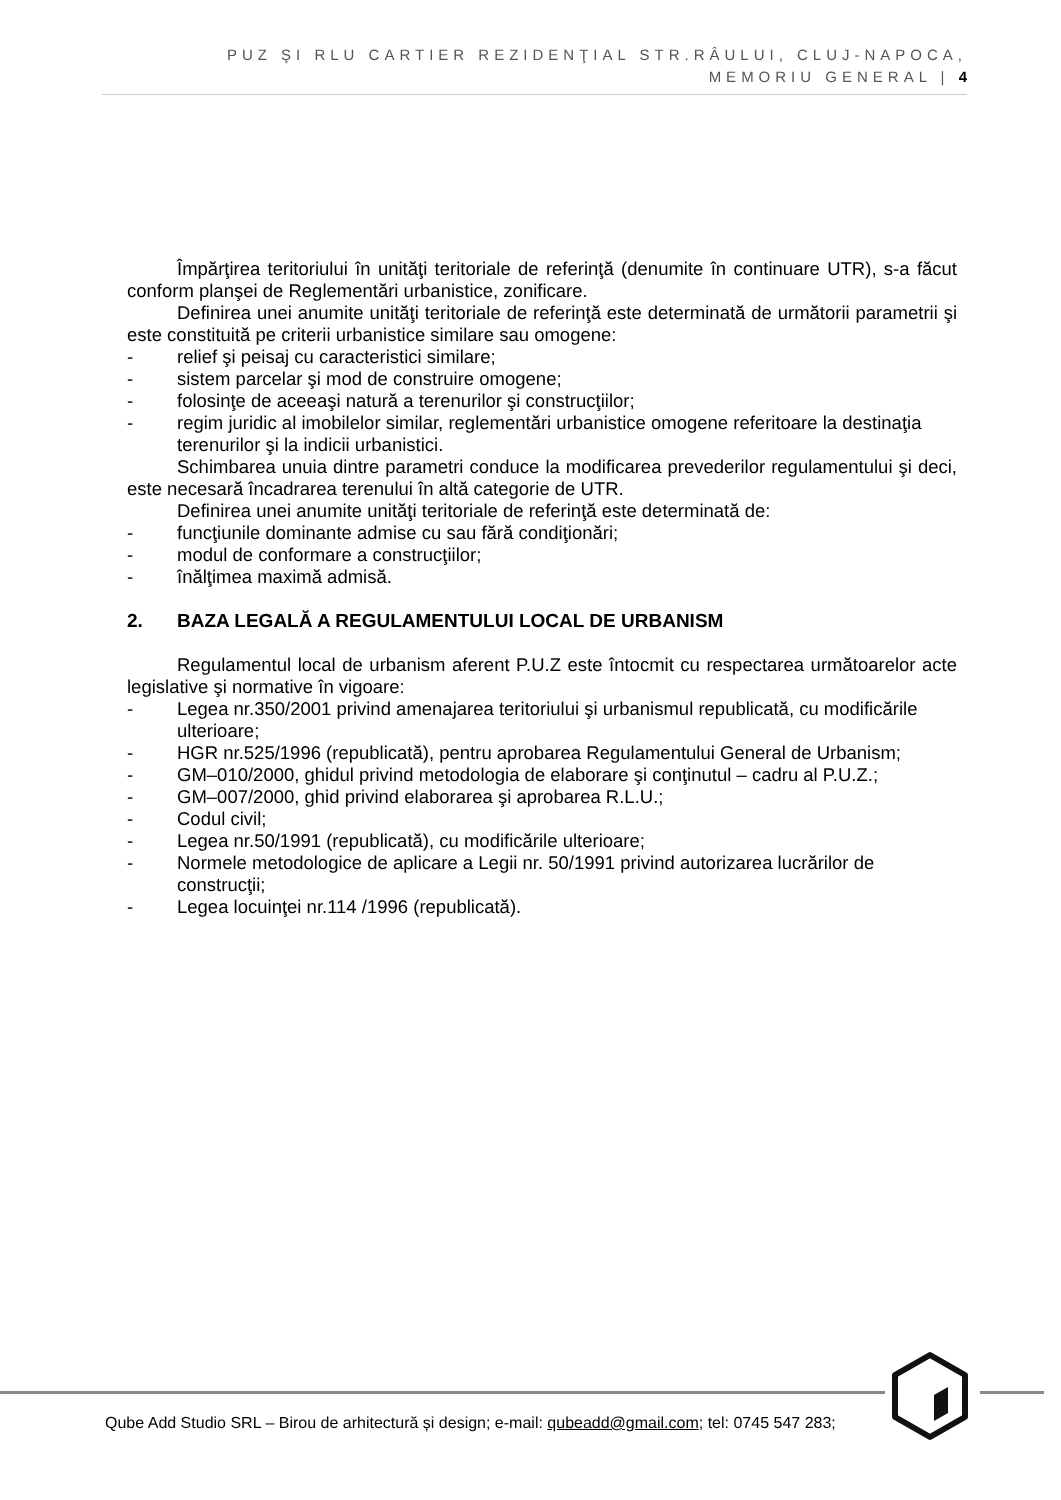PUZ ŞI RLU CARTIER REZIDENŢIAL STR.RÂULUI, CLUJ-NAPOCA,
MEMORIU GENERAL | 4
Împărţirea teritoriului în unităţi teritoriale de referinţă (denumite în continuare UTR), s-a făcut conform planşei de Reglementări urbanistice, zonificare.
Definirea unei anumite unităţi teritoriale de referinţă este determinată de următorii parametrii şi este constituită pe criterii urbanistice similare sau omogene:
- relief şi peisaj cu caracteristici similare;
- sistem parcelar şi mod de construire omogene;
- folosinţe de aceeaşi natură a terenurilor şi construcţiilor;
- regim juridic al imobilelor similar, reglementări urbanistice omogene referitoare la destinaţia terenurilor şi la indicii urbanistici.
Schimbarea unuia dintre parametri conduce la modificarea prevederilor regulamentului şi deci, este necesară încadrarea terenului în altă categorie de UTR.
Definirea unei anumite unităţi teritoriale de referinţă este determinată de:
- funcţiunile dominante admise cu sau fără condiţionări;
- modul de conformare a construcţiilor;
- înălţimea maximă admisă.
2. BAZA LEGALĂ A REGULAMENTULUI LOCAL DE URBANISM
Regulamentul local de urbanism aferent P.U.Z este întocmit cu respectarea următoarelor acte legislative şi normative în vigoare:
- Legea nr.350/2001 privind amenajarea teritoriului şi urbanismul republicată, cu modificările ulterioare;
- HGR nr.525/1996 (republicată), pentru aprobarea Regulamentului General de Urbanism;
- GM–010/2000, ghidul privind metodologia de elaborare şi conţinutul – cadru al P.U.Z.;
- GM–007/2000, ghid privind elaborarea şi aprobarea R.L.U.;
- Codul civil;
- Legea nr.50/1991 (republicată), cu modificările ulterioare;
- Normele metodologice de aplicare a Legii nr. 50/1991 privind autorizarea lucrărilor de construcţii;
- Legea locuinţei nr.114 /1996 (republicată).
Qube Add Studio SRL – Birou de arhitectură și design; e-mail: qubeadd@gmail.com; tel: 0745 547 283;